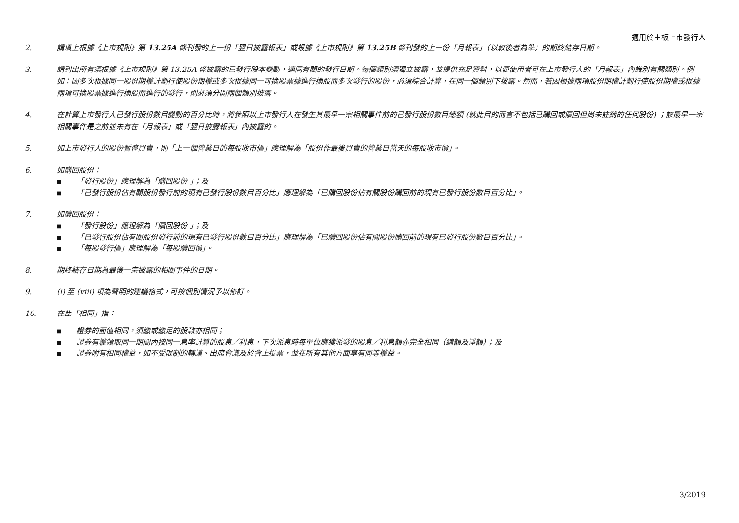適用於主板上市發行人
2. 請填上根據《上市規則》第 13.25A 條刊發的上一份「翌日披露報表」或根據《上市規則》第 13.25B 條刊發的上一份「月報表」（以較後者為準）的期終結存日期。
3. 請列出所有須根據《上市規則》第 13.25A 條披露的已發行股本變動，連同有關的發行日期。每個類別須獨立披露，並提供充足資料，以便使用者可在上市發行人的「月報表」內識別有關類別。例如：因多次根據同一股份期權計劃行使股份期權或多次根據同一可換股票據進行換股而多次發行的股份，必須綜合計算，在同一個類別下披露。然而，若因根據兩項股份期權計劃行使股份期權或根據兩項可換股票據進行換股而進行的發行，則必須分開兩個類別披露。
4. 在計算上市發行人已發行股份數目變動的百分比時，將參照以上市發行人在發生其最早一宗相關事件前的已發行股份數目總額 (就此目的而言不包括已購回或贖回但尚未註銷的任何股份) ；該最早一宗相關事件是之前並未有在「月報表」或「翌日披露報表」內披露的。
5. 如上市發行人的股份暫停買賣，則「上一個營業日的每股收市價」應理解為「股份作最後買賣的營業日當天的每股收市價」。
6. 如購回股份：
■ 「發行股份」應理解為「購回股份 」；及
■ 「已發行股份佔有關股份發行前的現有已發行股份數目百分比」應理解為「已購回股份佔有關股份購回前的現有已發行股份數目百分比」。
7. 如贖回股份：
■ 「發行股份」應理解為「贖回股份 」；及
■ 「已發行股份佔有關股份發行前的現有已發行股份數目百分比」應理解為「已贖回股份佔有關股份贖回前的現有已發行股份數目百分比」。
■ 「每股發行價」應理解為「每股贖回價」。
8. 期終結存日期為最後一宗披露的相關事件的日期。
9. (i) 至 (viii) 項為聲明的建議格式，可按個別情況予以修訂。
10. 在此「相同」指：
■ 證券的面值相同，須繳或繳足的股款亦相同；
■ 證券有權領取同一期間內按同一息率計算的股息／利息，下次派息時每單位應獲派發的股息／利息額亦完全相同（總額及淨額）；及
■ 證券附有相同權益，如不受限制的轉讓、出席會議及於會上投票，並在所有其他方面享有同等權益。
3/2019